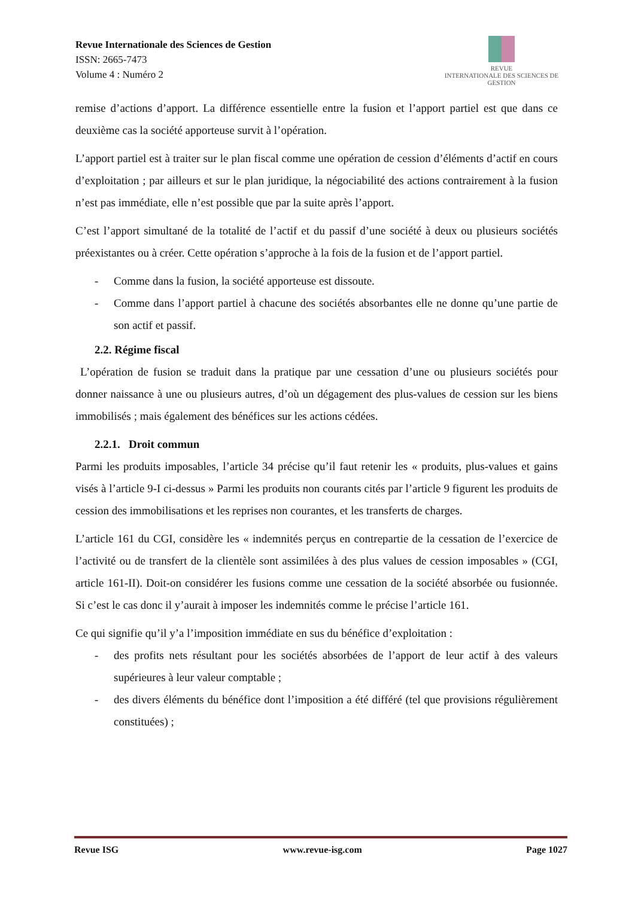Revue Internationale des Sciences de Gestion
ISSN: 2665-7473
Volume 4 : Numéro 2
REVUE
INTERNATIONALE DES SCIENCES DE GESTION
remise d’actions d’apport. La différence essentielle entre la fusion et l’apport partiel est que dans ce deuxième cas la société apporteuse survit à l’opération.
L’apport partiel est à traiter sur le plan fiscal comme une opération de cession d’éléments d’actif en cours d’exploitation ; par ailleurs et sur le plan juridique, la négociabilité des actions contrairement à la fusion n’est pas immédiate, elle n’est possible que par la suite après l’apport.
C’est l’apport simultané de la totalité de l’actif et du passif d’une société à deux ou plusieurs sociétés préexistantes ou à créer. Cette opération s’approche à la fois de la fusion et de l’apport partiel.
- Comme dans la fusion, la société apporteuse est dissoute.
- Comme dans l’apport partiel à chacune des sociétés absorbantes elle ne donne qu’une partie de son actif et passif.
2.2. Régime fiscal
L’opération de fusion se traduit dans la pratique par une cessation d’une ou plusieurs sociétés pour donner naissance à une ou plusieurs autres, d’où un dégagement des plus-values de cession sur les biens immobilisés ; mais également des bénéfices sur les actions cédées.
2.2.1. Droit commun
Parmi les produits imposables, l’article 34 précise qu’il faut retenir les « produits, plus-values et gains visés à l’article 9-I ci-dessus » Parmi les produits non courants cités par l’article 9 figurent les produits de cession des immobilisations et les reprises non courantes, et les transferts de charges.
L’article 161 du CGI, considère les « indemnités perçus en contrepartie de la cessation de l’exercice de l’activité ou de transfert de la clientèle sont assimilées à des plus values de cession imposables » (CGI, article 161-II). Doit-on considérer les fusions comme une cessation de la société absorbée ou fusionnée. Si c’est le cas donc il y’aurait à imposer les indemnités comme le précise l’article 161.
Ce qui signifie qu’il y’a l’imposition immédiate en sus du bénéfice d’exploitation :
- des profits nets résultant pour les sociétés absorbées de l’apport de leur actif à des valeurs supérieures à leur valeur comptable ;
- des divers éléments du bénéfice dont l’imposition a été différé (tel que provisions régulièrement constituées) ;
Revue ISG www.revue-isg.com Page 1027